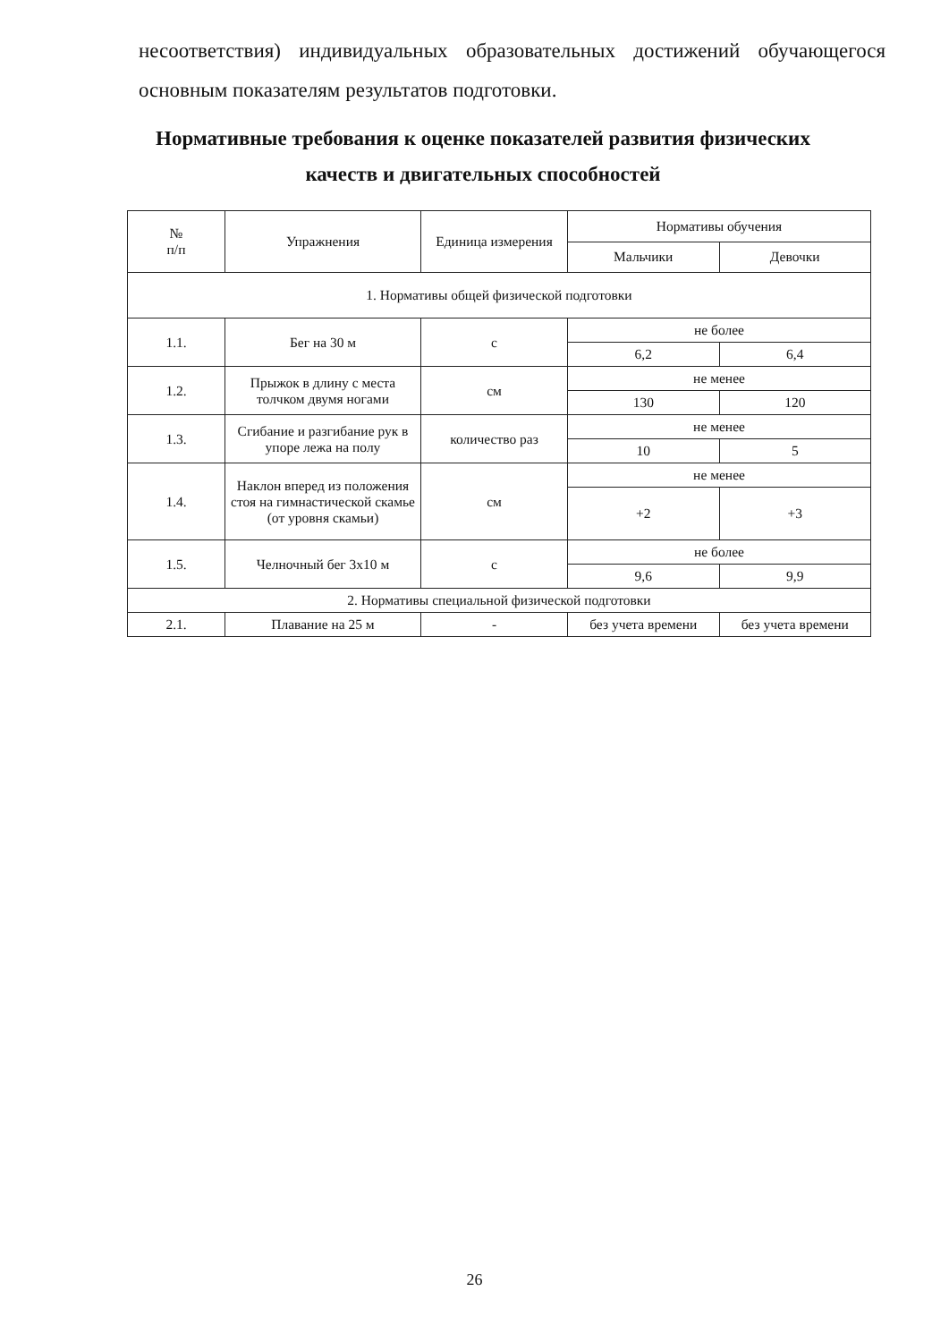несоответствия) индивидуальных образовательных достижений обучающегося основным показателям результатов подготовки.
Нормативные требования к оценке показателей развития физических качеств и двигательных способностей
| № п/п | Упражнения | Единица измерения | Нормативы обучения | |
| --- | --- | --- | --- | --- |
| | | | Мальчики | Девочки |
| 1. Нормативы общей физической подготовки | | | | |
| 1.1. | Бег на 30 м | с | не более | |
| | | | 6,2 | 6,4 |
| 1.2. | Прыжок в длину с места толчком двумя ногами | см | не менее | |
| | | | 130 | 120 |
| 1.3. | Сгибание и разгибание рук в упоре лежа на полу | количество раз | не менее | |
| | | | 10 | 5 |
| 1.4. | Наклон вперед из положения стоя на гимнастической скамье (от уровня скамьи) | см | не менее | |
| | | | +2 | +3 |
| 1.5. | Челночный бег 3х10 м | с | не более | |
| | | | 9,6 | 9,9 |
| 2. Нормативы специальной физической подготовки | | | | |
| 2.1. | Плавание на 25 м | - | без учета времени | без учета времени |
26